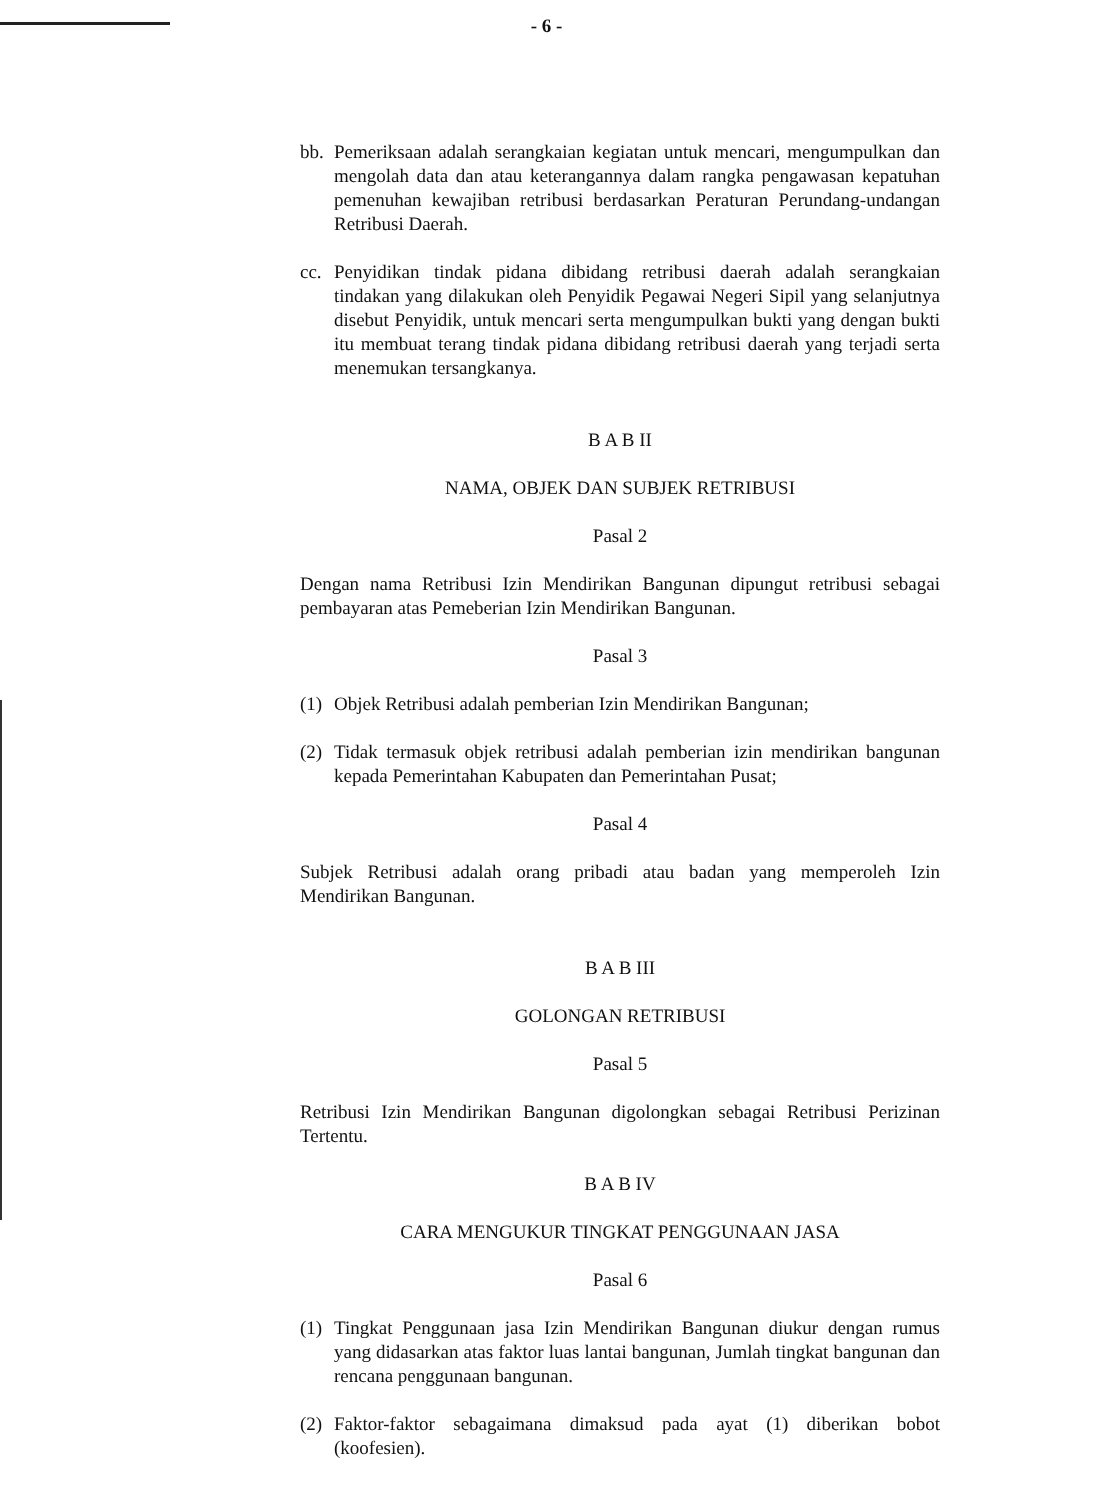- 6 -
bb. Pemeriksaan adalah serangkaian kegiatan untuk mencari, mengumpulkan dan mengolah data dan atau keterangannya dalam rangka pengawasan kepatuhan pemenuhan kewajiban retribusi berdasarkan Peraturan Perundang-undangan Retribusi Daerah.
cc. Penyidikan tindak pidana dibidang retribusi daerah adalah serangkaian tindakan yang dilakukan oleh Penyidik Pegawai Negeri Sipil yang selanjutnya disebut Penyidik, untuk mencari serta mengumpulkan bukti yang dengan bukti itu membuat terang tindak pidana dibidang retribusi daerah yang terjadi serta menemukan tersangkanya.
B A B II
NAMA, OBJEK DAN SUBJEK RETRIBUSI
Pasal 2
Dengan nama Retribusi Izin Mendirikan Bangunan dipungut retribusi sebagai pembayaran atas Pemeberian Izin Mendirikan Bangunan.
Pasal 3
(1) Objek Retribusi adalah pemberian Izin Mendirikan Bangunan;
(2) Tidak termasuk objek retribusi adalah pemberian izin mendirikan bangunan kepada Pemerintahan Kabupaten dan Pemerintahan Pusat;
Pasal 4
Subjek Retribusi adalah orang pribadi atau badan yang memperoleh Izin Mendirikan Bangunan.
B A B III
GOLONGAN RETRIBUSI
Pasal 5
Retribusi Izin Mendirikan Bangunan digolongkan sebagai Retribusi Perizinan Tertentu.
B A B IV
CARA MENGUKUR TINGKAT PENGGUNAAN JASA
Pasal 6
(1) Tingkat Penggunaan jasa Izin Mendirikan Bangunan diukur dengan rumus yang didasarkan atas faktor luas lantai bangunan, Jumlah tingkat bangunan dan rencana penggunaan bangunan.
(2) Faktor-faktor sebagaimana dimaksud pada ayat (1) diberikan bobot (koofesien).